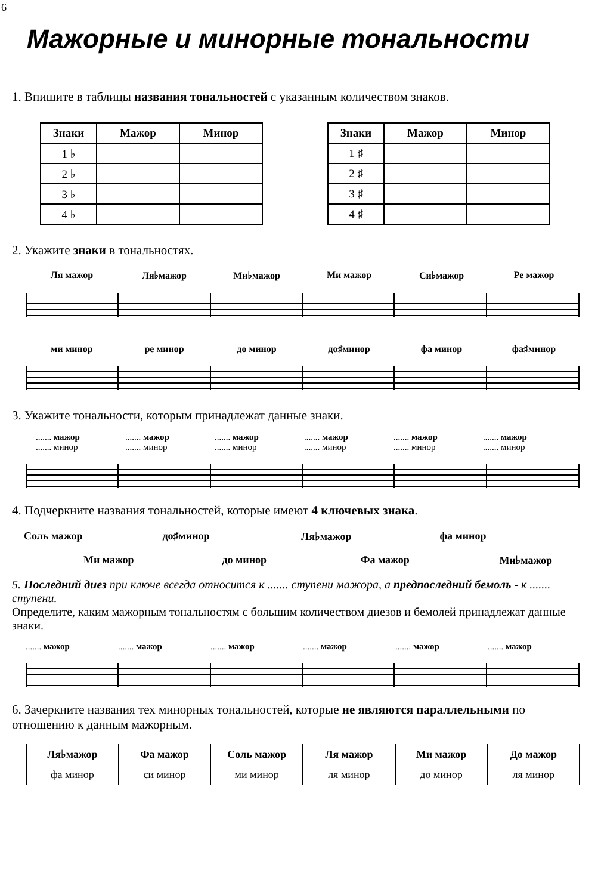6
Мажорные и минорные тональности
1. Впишите в таблицы названия тональностей с указанным количеством знаков.
| Знаки | Мажор | Минор |
| --- | --- | --- |
| 1 ♭ | | |
| 2 ♭ | | |
| 3 ♭ | | |
| 4 ♭ | | |
| Знаки | Мажор | Минор |
| --- | --- | --- |
| 1 ♯ | | |
| 2 ♯ | | |
| 3 ♯ | | |
| 4 ♯ | | |
2. Укажите знаки в тональностях.
Ля мажор Ля♭мажор Ми♭мажор Ми мажор Си♭мажор Ре мажор
ми минор ре минор до минор до♯минор фа минор фа♯минор
3. Укажите тональности, которым принадлежат данные знаки.
....... мажор
....... минор....... мажор
....... минор....... мажор
....... минор....... мажор
....... минор....... мажор
....... минор....... мажор
....... минор
4. Подчеркните названия тональностей, которые имеют 4 ключевых знака.
Соль мажор до♯минор Ля♭мажор фа минор Ми мажор до минор Фа мажор Ми♭мажор
5. Последний диез при ключе всегда относится к ....... ступени мажора, а предпоследний бемоль - к ....... ступени.
Определите, каким мажорным тональностям с большим количеством диезов и бемолей принадлежат данные знаки.
....... мажор....... мажор....... мажор....... мажор....... мажор....... мажор
6. Зачеркните названия тех минорных тональностей, которые не являются параллельными по отношению к данным мажорным.
Ля♭мажор
фа минор
Фа мажор
си минор
Соль мажор
ми минор
Ля мажор
ля минор
Ми мажор
до минор
До мажор
ля минор